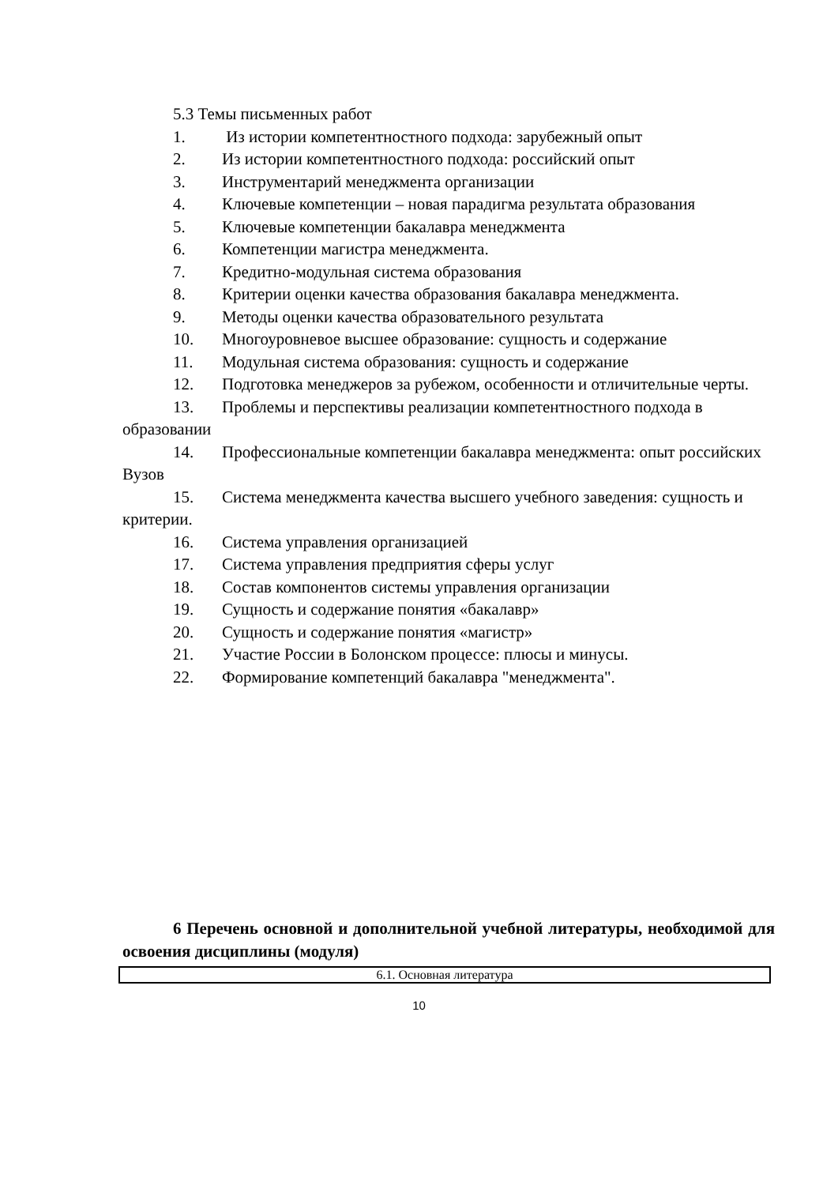5.3 Темы письменных работ
1. Из истории компетентностного подхода: зарубежный опыт
2. Из истории компетентностного подхода: российский опыт
3. Инструментарий менеджмента организации
4. Ключевые компетенции – новая парадигма результата образования
5. Ключевые компетенции бакалавра менеджмента
6. Компетенции магистра менеджмента.
7. Кредитно-модульная система образования
8. Критерии оценки качества образования бакалавра менеджмента.
9. Методы оценки качества образовательного результата
10. Многоуровневое высшее образование: сущность и содержание
11. Модульная система образования: сущность и содержание
12. Подготовка менеджеров за рубежом, особенности и отличительные черты.
13. Проблемы и перспективы реализации компетентностного подхода в образовании
14. Профессиональные компетенции бакалавра менеджмента: опыт российских Вузов
15. Система менеджмента качества высшего учебного заведения: сущность и критерии.
16. Система управления организацией
17. Система управления предприятия сферы услуг
18. Состав компонентов системы управления организации
19. Сущность и содержание понятия «бакалавр»
20. Сущность и содержание понятия «магистр»
21. Участие России в Болонском процессе: плюсы и минусы.
22. Формирование компетенций бакалавра "менеджмента".
6 Перечень основной и дополнительной учебной литературы, необходимой для освоения дисциплины (модуля)
| 6.1. Основная литература |
10